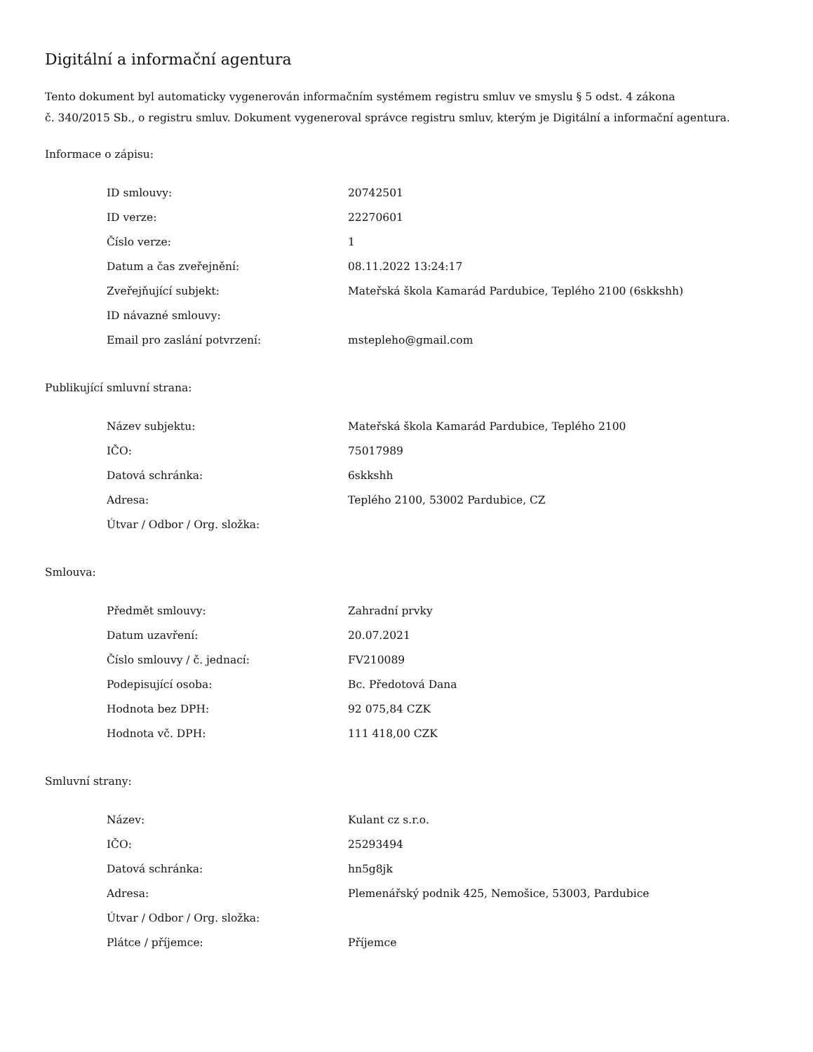Digitální a informační agentura
Tento dokument byl automaticky vygenerován informačním systémem registru smluv ve smyslu § 5 odst. 4 zákona
č. 340/2015 Sb., o registru smluv. Dokument vygeneroval správce registru smluv, kterým je Digitální a informační agentura.
Informace o zápisu:
| ID smlouvy: | 20742501 |
| ID verze: | 22270601 |
| Číslo verze: | 1 |
| Datum a čas zveřejnění: | 08.11.2022 13:24:17 |
| Zveřejňující subjekt: | Mateřská škola Kamarád Pardubice, Teplého 2100 (6skkshh) |
| ID návazné smlouvy: | |
| Email pro zaslání potvrzení: | mstepleho@gmail.com |
Publikující smluvní strana:
| Název subjektu: | Mateřská škola Kamarád Pardubice, Teplého 2100 |
| IČO: | 75017989 |
| Datová schránka: | 6skkshh |
| Adresa: | Teplého 2100, 53002 Pardubice, CZ |
| Útvar / Odbor / Org. složka: | |
Smlouva:
| Předmět smlouvy: | Zahradní prvky |
| Datum uzavření: | 20.07.2021 |
| Číslo smlouvy / č. jednací: | FV210089 |
| Podepisující osoba: | Bc. Předotová Dana |
| Hodnota bez DPH: | 92 075,84 CZK |
| Hodnota vč. DPH: | 111 418,00 CZK |
Smluvní strany:
| Název: | Kulant cz s.r.o. |
| IČO: | 25293494 |
| Datová schránka: | hn5g8jk |
| Adresa: | Plemenářský podnik 425, Nemošice, 53003, Pardubice |
| Útvar / Odbor / Org. složka: | |
| Plátce / příjemce: | Příjemce |